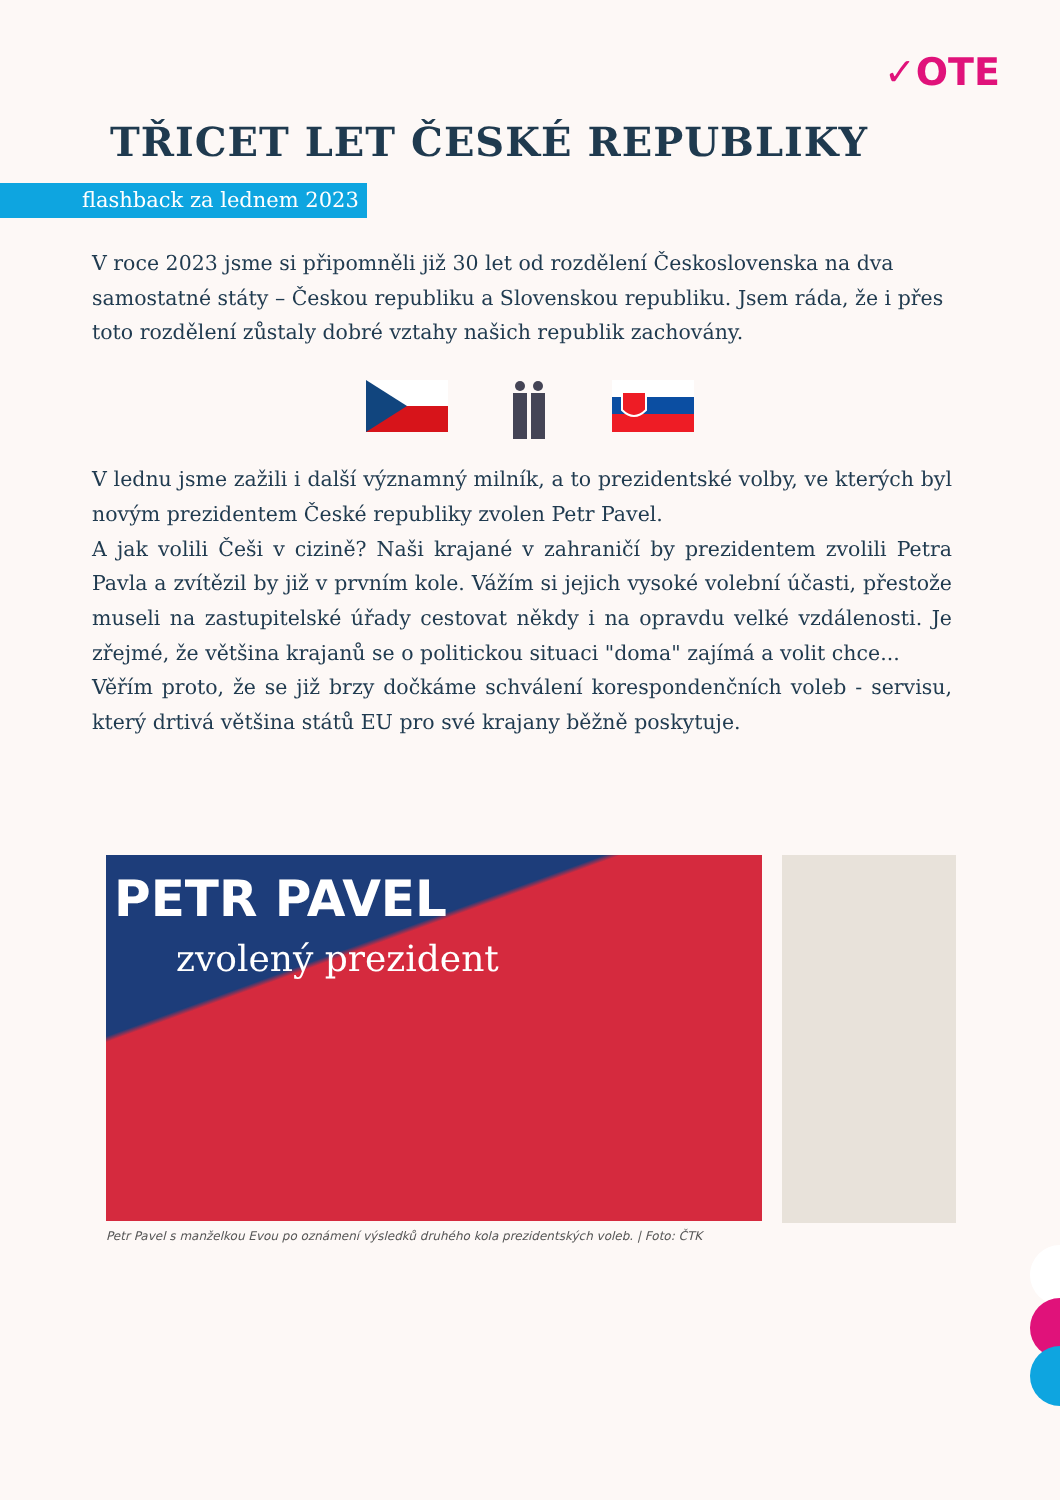✓OTE
TŘICET LET ČESKÉ REPUBLIKY
flashback za lednem 2023
V roce 2023 jsme si připomněli již 30 let od rozdělení Československa na dva samostatné státy – Českou republiku a Slovenskou republiku. Jsem ráda, že i přes toto rozdělení zůstaly dobré vztahy našich republik zachovány.
V lednu jsme zažili i další významný milník, a to prezidentské volby, ve kterých byl novým prezidentem České republiky zvolen Petr Pavel.
A jak volili Češi v cizině? Naši krajané v zahraničí by prezidentem zvolili Petra Pavla a zvítězil by již v prvním kole. Vážím si jejich vysoké volební účasti, přestože museli na zastupitelské úřady cestovat někdy i na opravdu velké vzdálenosti. Je zřejmé, že většina krajanů se o politickou situaci "doma" zajímá a volit chce...
Věřím proto, že se již brzy dočkáme schválení korespondenčních voleb - servisu, který drtivá většina států EU pro své krajany běžně poskytuje.
PETR PAVEL
zvolený prezident
Petr Pavel s manželkou Evou po oznámení výsledků druhého kola prezidentských voleb. | Foto: ČTK